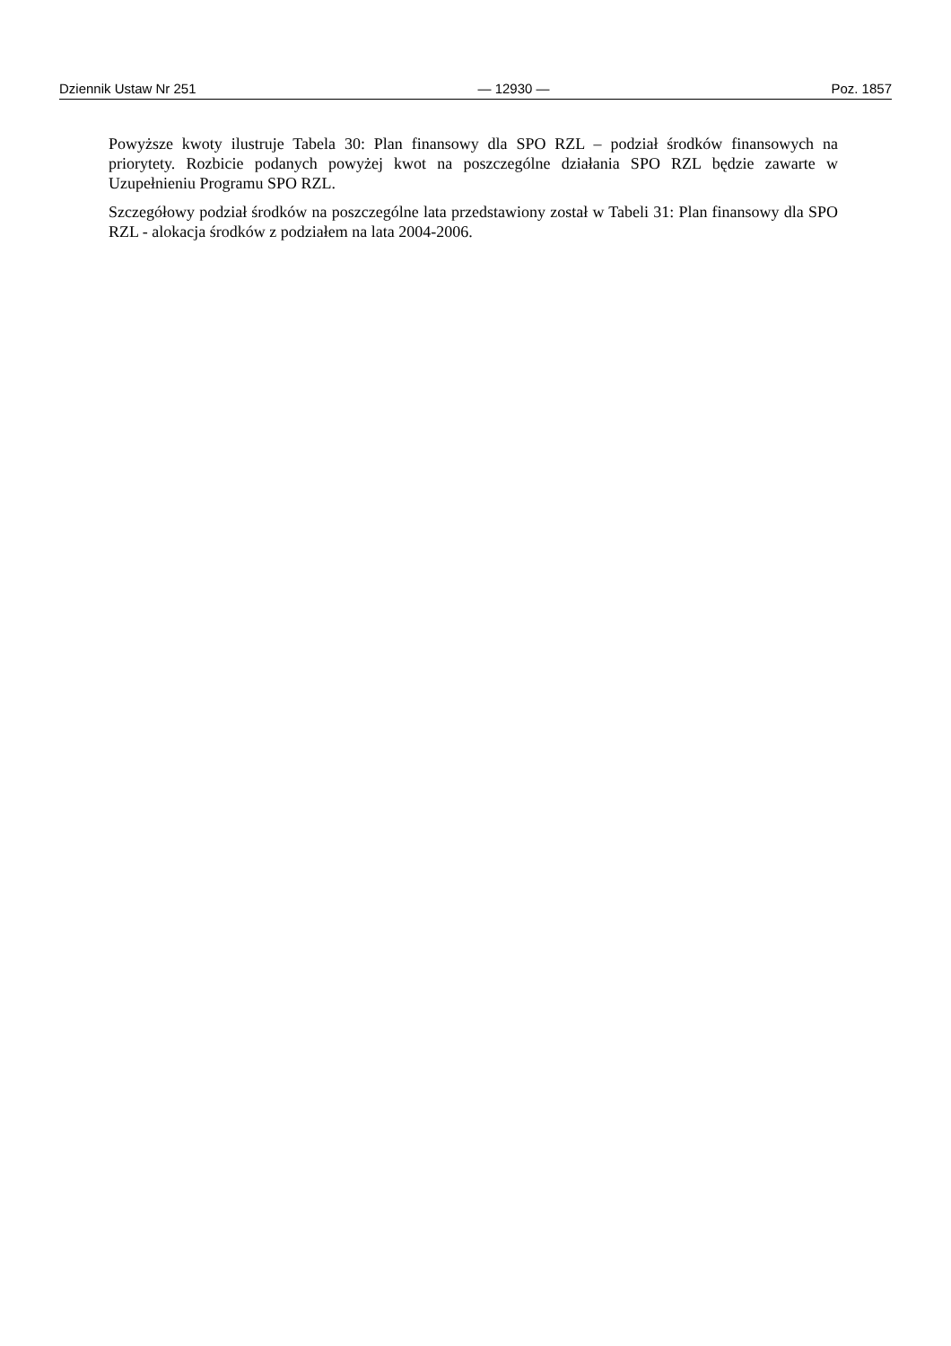Dziennik Ustaw Nr 251 — 12930 — Poz. 1857
Powyższe kwoty ilustruje Tabela 30: Plan finansowy dla SPO RZL – podział środków finansowych na priorytety. Rozbicie podanych powyżej kwot na poszczególne działania SPO RZL będzie zawarte w Uzupełnieniu Programu SPO RZL.
Szczegółowy podział środków na poszczególne lata przedstawiony został w Tabeli 31: Plan finansowy dla SPO RZL - alokacja środków z podziałem na lata 2004-2006.